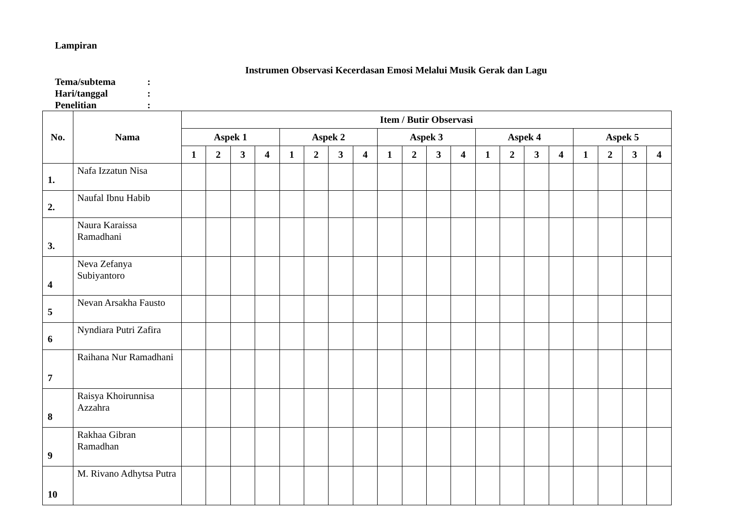Lampiran
Instrumen Observasi Kecerdasan Emosi Melalui Musik Gerak dan Lagu
Tema/subtema:
Hari/tanggal:
Penelitian:
| No. | Nama | Item / Butir Observasi | | | | | | | | | | | | | | | | | | | |
| --- | --- | --- | --- | --- | --- | --- | --- | --- | --- | --- | --- | --- | --- | --- | --- | --- | --- | --- | --- | --- | --- |
| | | Aspek 1 | | | | Aspek 2 | | | | Aspek 3 | | | | Aspek 4 | | | | Aspek 5 | | | |
| | | 1 | 2 | 3 | 4 | 1 | 2 | 3 | 4 | 1 | 2 | 3 | 4 | 1 | 2 | 3 | 4 | 1 | 2 | 3 | 4 |
| 1. | Nafa Izzatun Nisa | | | | | | | | | | | | | | | | | | | | |
| 2. | Naufal Ibnu Habib | | | | | | | | | | | | | | | | | | | | |
| 3. | Naura Karaissa Ramadhani | | | | | | | | | | | | | | | | | | | | |
| 4 | Neva Zefanya Subiyantoro | | | | | | | | | | | | | | | | | | | | |
| 5 | Nevan Arsakha Fausto | | | | | | | | | | | | | | | | | | | | |
| 6 | Nyndiara Putri Zafira | | | | | | | | | | | | | | | | | | | | |
| 7 | Raihana Nur Ramadhani | | | | | | | | | | | | | | | | | | | | |
| 8 | Raisya Khoirunnisa Azzahra | | | | | | | | | | | | | | | | | | | | |
| 9 | Rakhaa Gibran Ramadhan | | | | | | | | | | | | | | | | | | | | |
| 10 | M. Rivano Adhytsa Putra | | | | | | | | | | | | | | | | | | | | |